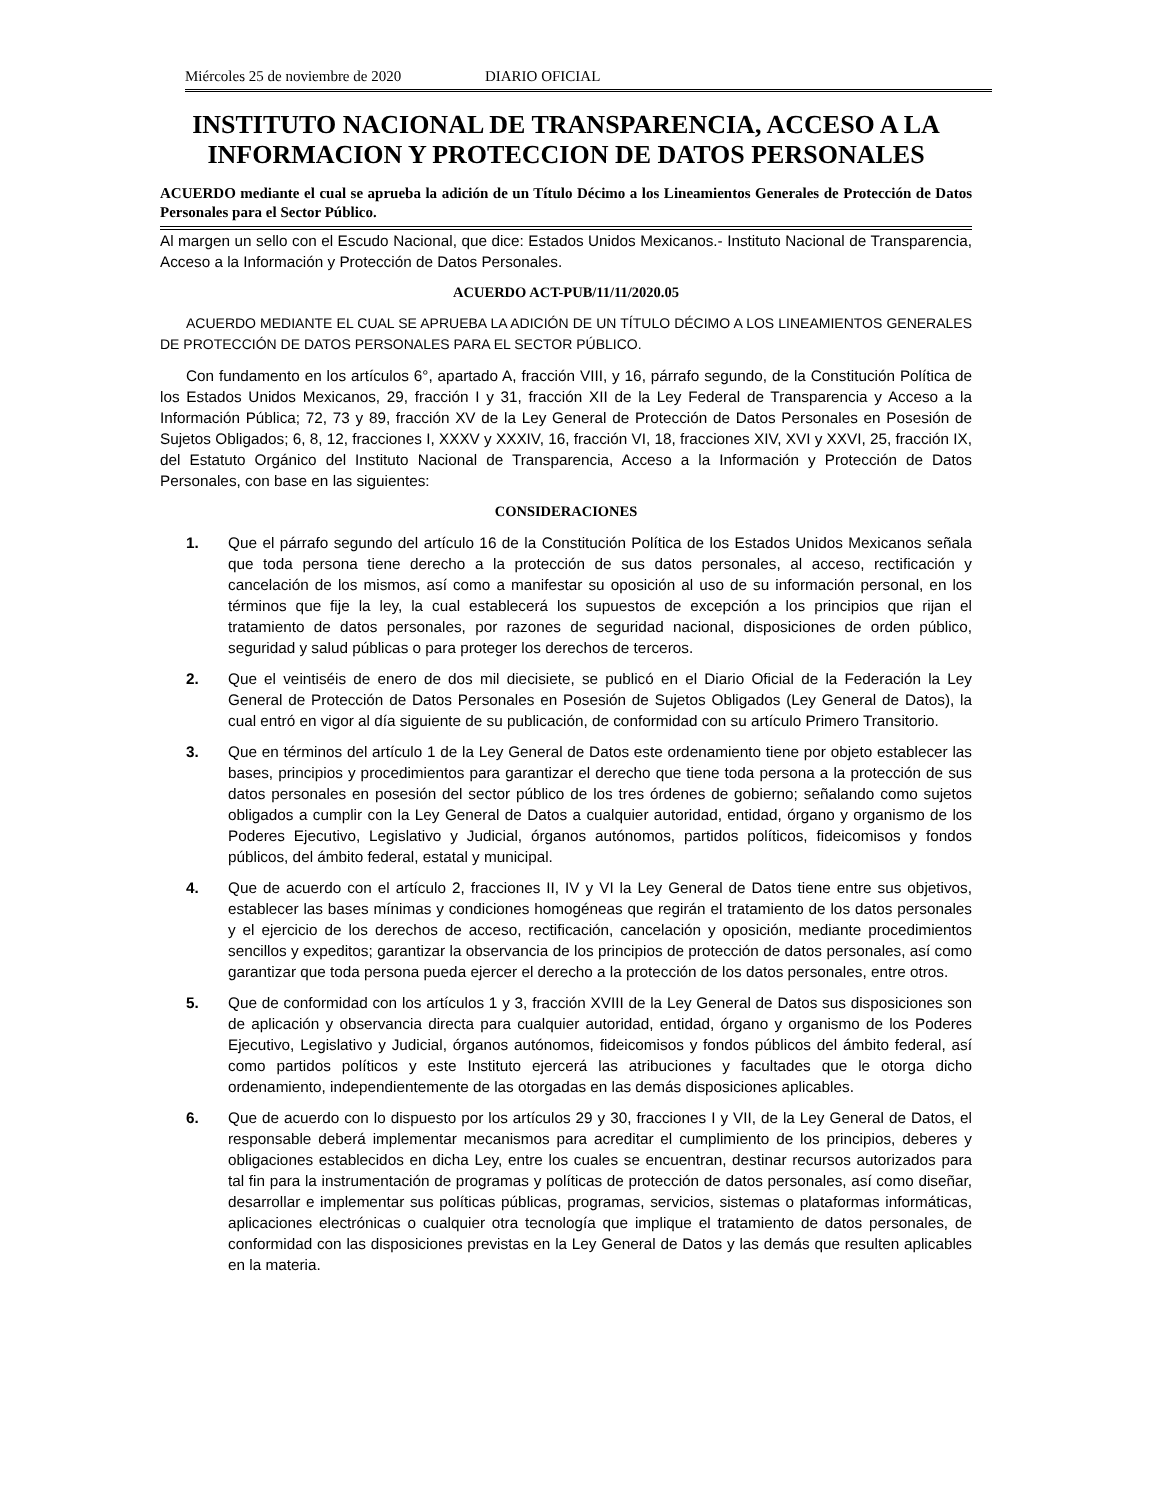Miércoles 25 de noviembre de 2020 DIARIO OFICIAL
INSTITUTO NACIONAL DE TRANSPARENCIA, ACCESO A LA INFORMACION Y PROTECCION DE DATOS PERSONALES
ACUERDO mediante el cual se aprueba la adición de un Título Décimo a los Lineamientos Generales de Protección de Datos Personales para el Sector Público.
Al margen un sello con el Escudo Nacional, que dice: Estados Unidos Mexicanos.- Instituto Nacional de Transparencia, Acceso a la Información y Protección de Datos Personales.
ACUERDO ACT-PUB/11/11/2020.05
ACUERDO MEDIANTE EL CUAL SE APRUEBA LA ADICIÓN DE UN TÍTULO DÉCIMO A LOS LINEAMIENTOS GENERALES DE PROTECCIÓN DE DATOS PERSONALES PARA EL SECTOR PÚBLICO.
Con fundamento en los artículos 6°, apartado A, fracción VIII, y 16, párrafo segundo, de la Constitución Política de los Estados Unidos Mexicanos, 29, fracción I y 31, fracción XII de la Ley Federal de Transparencia y Acceso a la Información Pública; 72, 73 y 89, fracción XV de la Ley General de Protección de Datos Personales en Posesión de Sujetos Obligados; 6, 8, 12, fracciones I, XXXV y XXXIV, 16, fracción VI, 18, fracciones XIV, XVI y XXVI, 25, fracción IX, del Estatuto Orgánico del Instituto Nacional de Transparencia, Acceso a la Información y Protección de Datos Personales, con base en las siguientes:
CONSIDERACIONES
1. Que el párrafo segundo del artículo 16 de la Constitución Política de los Estados Unidos Mexicanos señala que toda persona tiene derecho a la protección de sus datos personales, al acceso, rectificación y cancelación de los mismos, así como a manifestar su oposición al uso de su información personal, en los términos que fije la ley, la cual establecerá los supuestos de excepción a los principios que rijan el tratamiento de datos personales, por razones de seguridad nacional, disposiciones de orden público, seguridad y salud públicas o para proteger los derechos de terceros.
2. Que el veintiséis de enero de dos mil diecisiete, se publicó en el Diario Oficial de la Federación la Ley General de Protección de Datos Personales en Posesión de Sujetos Obligados (Ley General de Datos), la cual entró en vigor al día siguiente de su publicación, de conformidad con su artículo Primero Transitorio.
3. Que en términos del artículo 1 de la Ley General de Datos este ordenamiento tiene por objeto establecer las bases, principios y procedimientos para garantizar el derecho que tiene toda persona a la protección de sus datos personales en posesión del sector público de los tres órdenes de gobierno; señalando como sujetos obligados a cumplir con la Ley General de Datos a cualquier autoridad, entidad, órgano y organismo de los Poderes Ejecutivo, Legislativo y Judicial, órganos autónomos, partidos políticos, fideicomisos y fondos públicos, del ámbito federal, estatal y municipal.
4. Que de acuerdo con el artículo 2, fracciones II, IV y VI la Ley General de Datos tiene entre sus objetivos, establecer las bases mínimas y condiciones homogéneas que regirán el tratamiento de los datos personales y el ejercicio de los derechos de acceso, rectificación, cancelación y oposición, mediante procedimientos sencillos y expeditos; garantizar la observancia de los principios de protección de datos personales, así como garantizar que toda persona pueda ejercer el derecho a la protección de los datos personales, entre otros.
5. Que de conformidad con los artículos 1 y 3, fracción XVIII de la Ley General de Datos sus disposiciones son de aplicación y observancia directa para cualquier autoridad, entidad, órgano y organismo de los Poderes Ejecutivo, Legislativo y Judicial, órganos autónomos, fideicomisos y fondos públicos del ámbito federal, así como partidos políticos y este Instituto ejercerá las atribuciones y facultades que le otorga dicho ordenamiento, independientemente de las otorgadas en las demás disposiciones aplicables.
6. Que de acuerdo con lo dispuesto por los artículos 29 y 30, fracciones I y VII, de la Ley General de Datos, el responsable deberá implementar mecanismos para acreditar el cumplimiento de los principios, deberes y obligaciones establecidos en dicha Ley, entre los cuales se encuentran, destinar recursos autorizados para tal fin para la instrumentación de programas y políticas de protección de datos personales, así como diseñar, desarrollar e implementar sus políticas públicas, programas, servicios, sistemas o plataformas informáticas, aplicaciones electrónicas o cualquier otra tecnología que implique el tratamiento de datos personales, de conformidad con las disposiciones previstas en la Ley General de Datos y las demás que resulten aplicables en la materia.